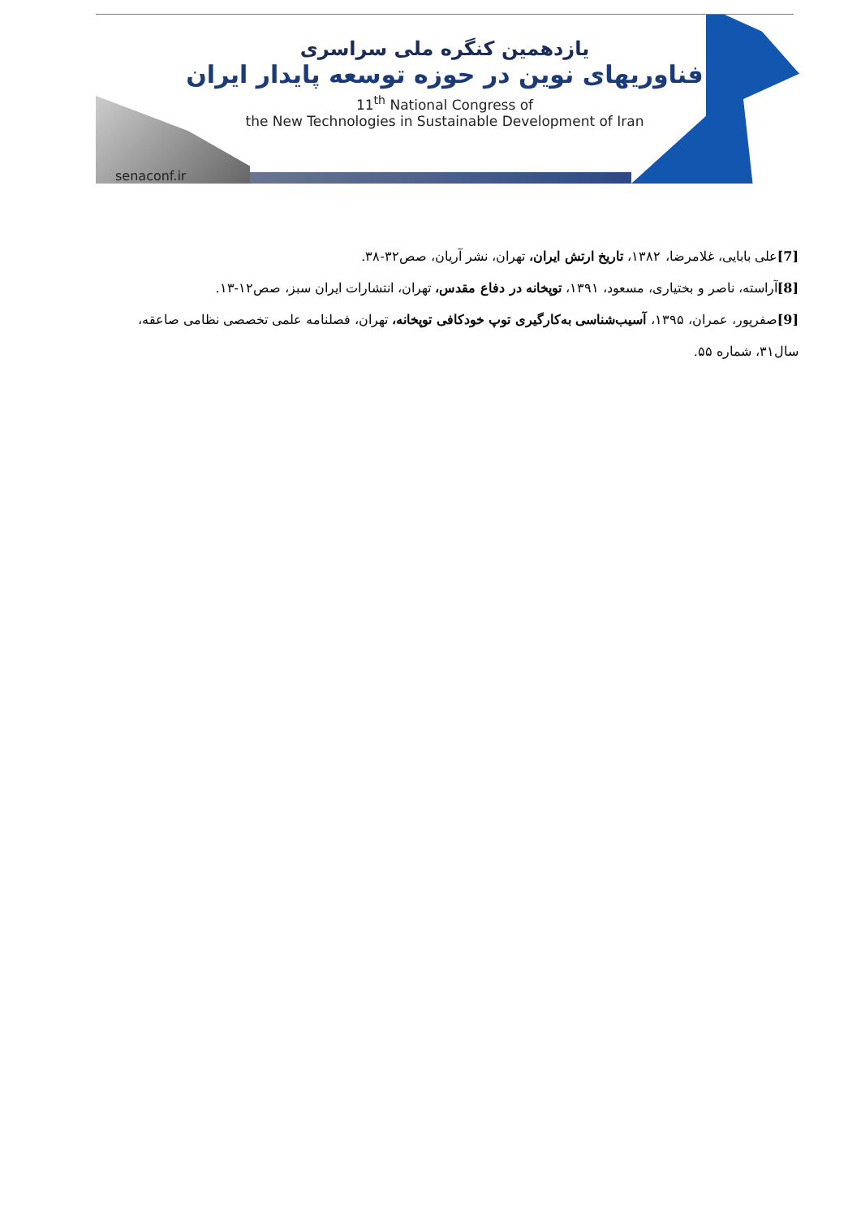یازدهمین کنگره ملی سراسری
فناوریهای نوین در حوزه توسعه پایدار ایران
11<sup>th</sup> National Congress of
the New Technologies in Sustainable Development of Iran
senaconf.ir
[7] علی بابایی، غلامرضا، ۱۳۸۲، تاریخ ارتش ایران، تهران، نشر آریان، صص۳۲-۳۸.
[8] آراسته، ناصر و بختیاری، مسعود، ۱۳۹۱، توپخانه در دفاع مقدس، تهران، انتشارات ایران سبز، صص۱۲-۱۳.
[9] صفرپور، عمران، ۱۳۹۵، آسیب‌شناسی به‌کارگیری توپ خودکافی توپخانه، تهران، فصلنامه علمی تخصصی نظامی صاعقه، سال۳۱، شماره ۵۵.